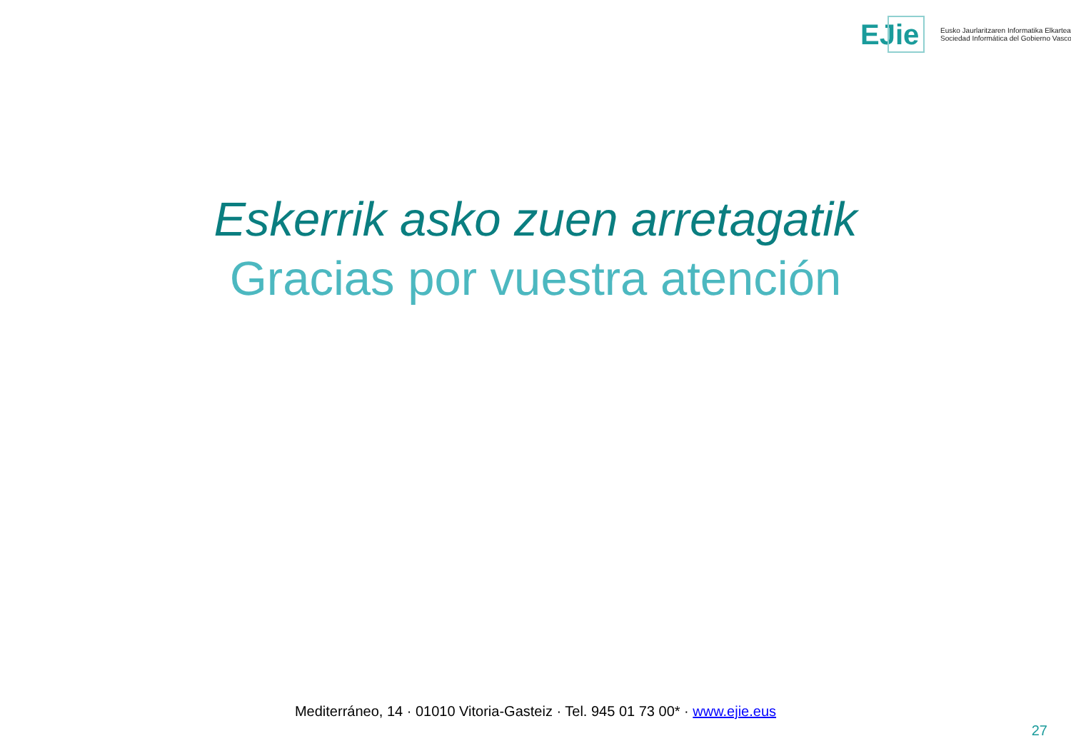EJie
Eusko Jaurlaritzaren Informatika Elkartea
Sociedad Informática del Gobierno Vasco
Eskerrik asko zuen arretagatik
Gracias por vuestra atención
Mediterráneo, 14 · 01010 Vitoria-Gasteiz · Tel. 945 01 73 00* · www.ejie.eus
27